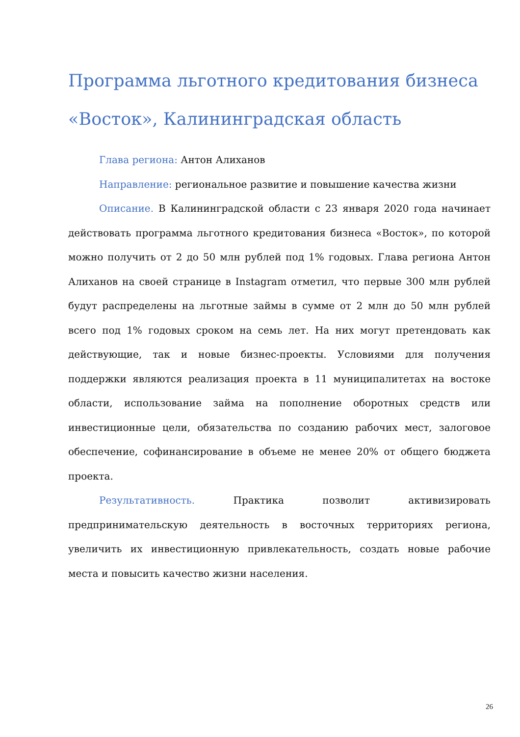Программа льготного кредитования бизнеса «Восток», Калининградская область
Глава региона: Антон Алиханов
Направление: региональное развитие и повышение качества жизни
Описание. В Калининградской области с 23 января 2020 года начинает действовать программа льготного кредитования бизнеса «Восток», по которой можно получить от 2 до 50 млн рублей под 1% годовых. Глава региона Антон Алиханов на своей странице в Instagram отметил, что первые 300 млн рублей будут распределены на льготные займы в сумме от 2 млн до 50 млн рублей всего под 1% годовых сроком на семь лет. На них могут претендовать как действующие, так и новые бизнес-проекты. Условиями для получения поддержки являются реализация проекта в 11 муниципалитетах на востоке области, использование займа на пополнение оборотных средств или инвестиционные цели, обязательства по созданию рабочих мест, залоговое обеспечение, софинансирование в объеме не менее 20% от общего бюджета проекта.
Результативность. Практика позволит активизировать предпринимательскую деятельность в восточных территориях региона, увеличить их инвестиционную привлекательность, создать новые рабочие места и повысить качество жизни населения.
26